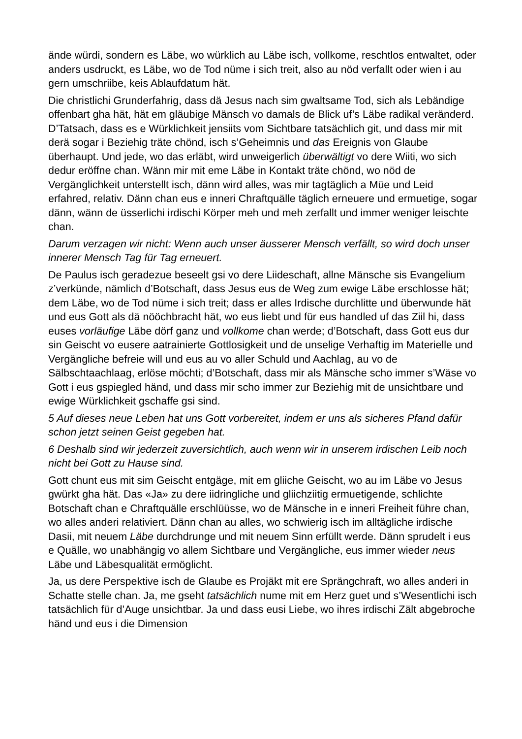ände würdi, sondern es Läbe, wo würklich au Läbe isch, vollkome, reschtlos entwaltet, oder anders usdruckt, es Läbe, wo de Tod nüme i sich treit, also au nöd verfallt oder wien i au gern umschriibe, keis Ablaufdatum hät.
Die christlichi Grunderfahrig, dass dä Jesus nach sim gwaltsame Tod, sich als Lebändige offenbart gha hät, hät em gläubige Mänsch vo damals de Blick uf’s Läbe radikal veränderd. D’Tatsach, dass es e Würklichkeit jensiits vom Sichtbare tatsächlich git, und dass mir mit derä sogar i Beziehig träte chönd, isch s’Geheimnis und das Ereignis von Glaube überhaupt. Und jede, wo das erläbt, wird unweigerlich überwältigt vo dere Wiiti, wo sich dedur eröffne chan. Wänn mir mit eme Läbe in Kontakt träte chönd, wo nöd de Vergänglichkeit unterstellt isch, dänn wird alles, was mir tagtäglich a Müe und Leid erfahred, relativ. Dänn chan eus e inneri Chraftquälle täglich erneuere und ermuetige, sogar dänn, wänn de üsserlichi irdischi Körper meh und meh zerfallt und immer weniger leischte chan.
Darum verzagen wir nicht: Wenn auch unser äusserer Mensch verfällt, so wird doch unser innerer Mensch Tag für Tag erneuert.
De Paulus isch geradezue beseelt gsi vo dere Liideschaft, allne Mänsche sis Evangelium z’verkünde, nämlich d’Botschaft, dass Jesus eus de Weg zum ewige Läbe erschlosse hät; dem Läbe, wo de Tod nüme i sich treit; dass er alles Irdische durchlitte und überwunde hät und eus Gott als dä nööchbracht hät, wo eus liebt und für eus handled uf das Ziil hi, dass euses vorläufige Läbe dörf ganz und vollkome chan werde; d’Botschaft, dass Gott eus dur sin Geischt vo eusere aatrainierte Gottlosigkeit und de unselige Verhaftig im Materielle und Vergängliche befreie will und eus au vo aller Schuld und Aachlag, au vo de Sälbschtaachlaag, erlöse möchti; d’Botschaft, dass mir als Mänsche scho immer s’Wäse vo Gott i eus gspiegled händ, und dass mir scho immer zur Beziehig mit de unsichtbare und ewige Würklichkeit gschaffe gsi sind.
5 Auf dieses neue Leben hat uns Gott vorbereitet, indem er uns als sicheres Pfand dafür schon jetzt seinen Geist gegeben hat.
6 Deshalb sind wir jederzeit zuversichtlich, auch wenn wir in unserem irdischen Leib noch nicht bei Gott zu Hause sind.
Gott chunt eus mit sim Geischt entgäge, mit em gliiche Geischt, wo au im Läbe vo Jesus gwürkt gha hät. Das «Ja» zu dere iidringliche und gliichziitig ermuetigende, schlichte Botschaft chan e Chraftquälle erschlüüsse, wo de Mänsche in e inneri Freiheit führe chan, wo alles anderi relativiert. Dänn chan au alles, wo schwierig isch im alltägliche irdische Dasii, mit neuem Läbe durchdrunge und mit neuem Sinn erfüllt werde. Dänn sprudelt i eus e Quälle, wo unabhängig vo allem Sichtbare und Vergängliche, eus immer wieder neus Läbe und Läbesqualität ermöglicht.
Ja, us dere Perspektive isch de Glaube es Projäkt mit ere Sprängchraft, wo alles anderi in Schatte stelle chan. Ja, me gseht tatsächlich nume mit em Herz guet und s’Wesentlichi isch tatsächlich für d’Auge unsichtbar. Ja und dass eusi Liebe, wo ihres irdischi Zält abgebroche händ und eus i die Dimension